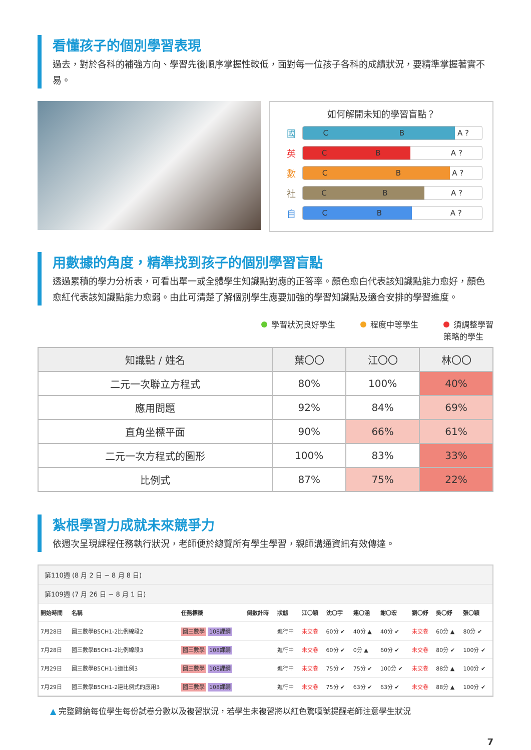看懂孩子的個別學習表現
過去，對於各科的補強方向、學習先後順序掌握性較低，面對每一位孩子各科的成績狀況，要精準掌握著實不易。
如何解開未知的學習盲點？
國
C B
A ?
英
C B
A ?
數
C B
A ?
社
C B
A ?
自
C B
A ?
用數據的角度，精準找到孩子的個別學習盲點
透過累積的學力分析表，可看出單一或全體學生知識點對應的正答率。顏色愈白代表該知識點能力愈好，顏色愈紅代表該知識點能力愈弱。由此可清楚了解個別學生應要加強的學習知識點及適合安排的學習進度。
學習狀況良好學生 程度中等學生 須調整學習
策略的學生
| 知識點 / 姓名 | 葉〇〇 | 江〇〇 | 林〇〇 |
| --- | --- | --- | --- |
| 二元一次聯立方程式 | 80% | 100% | 40% |
| 應用問題 | 92% | 84% | 69% |
| 直角坐標平面 | 90% | 66% | 61% |
| 二元一次方程式的圖形 | 100% | 83% | 33% |
| 比例式 | 87% | 75% | 22% |
紮根學習力成就未來競爭力
依週次呈現課程任務執行狀況，老師便於總覽所有學生學習，親師溝通資訊有效傳達。
第110週 (8 月 2 日 ~ 8 月 8 日)
第109週 (7 月 26 日 ~ 8 月 1 日)
| 開始時間 | 名稱 | 任務標籤 | 倒數計時 | 狀態 | 江〇穎 | 沈〇宇 | 連〇涵 | 謝〇宏 | 劉〇妤 | 吳〇妤 | 張〇穎 |
| --- | --- | --- | --- | --- | --- | --- | --- | --- | --- | --- | --- |
| 7月28日 | 國三數學B5CH1-2比例線段2 | 國三數學 108課綱 | | 進行中 | 未交卷 | 60分 ✔ | 40分 ▲ | 40分 ✔ | 未交卷 | 60分 ▲ | 80分 ✔ |
| 7月28日 | 國三數學B5CH1-2比例線段3 | 國三數學 108課綱 | | 進行中 | 未交卷 | 60分 ✔ | 0分 ▲ | 60分 ✔ | 未交卷 | 80分 ✔ | 100分 ✔ |
| 7月29日 | 國三數學B5CH1-1連比例3 | 國三數學 108課綱 | | 進行中 | 未交卷 | 75分 ✔ | 75分 ✔ | 100分 ✔ | 未交卷 | 88分 ▲ | 100分 ✔ |
| 7月29日 | 國三數學B5CH1-2連比例式的應用3 | 國三數學 108課綱 | | 進行中 | 未交卷 | 75分 ✔ | 63分 ✔ | 63分 ✔ | 未交卷 | 88分 ▲ | 100分 ✔ |
▲ 完整歸納每位學生每份試卷分數以及複習狀況，若學生未複習將以紅色驚嘆號提醒老師注意學生狀況
7